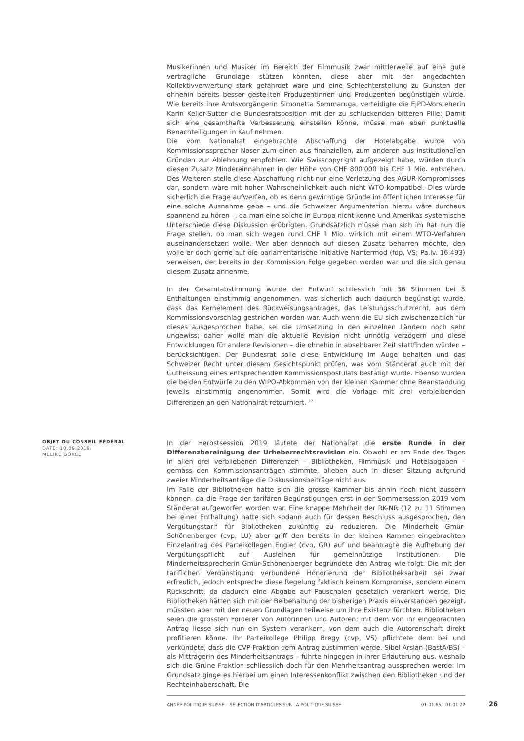Musikerinnen und Musiker im Bereich der Filmmusik zwar mittlerweile auf eine gute vertragliche Grundlage stützen könnten, diese aber mit der angedachten Kollektivverwertung stark gefährdet wäre und eine Schlechterstellung zu Gunsten der ohnehin bereits besser gestellten Produzentinnen und Produzenten begünstigen würde. Wie bereits ihre Amtsvorgängerin Simonetta Sommaruga, verteidigte die EJPD-Vorsteherin Karin Keller-Sutter die Bundesratsposition mit der zu schluckenden bitteren Pille: Damit sich eine gesamthafte Verbesserung einstellen könne, müsse man eben punktuelle Benachteiligungen in Kauf nehmen.
Die vom Nationalrat eingebrachte Abschaffung der Hotelabgabe wurde von Kommissionssprecher Noser zum einen aus finanziellen, zum anderen aus institutionellen Gründen zur Ablehnung empfohlen. Wie Swisscopyright aufgezeigt habe, würden durch diesen Zusatz Mindereinnahmen in der Höhe von CHF 800'000 bis CHF 1 Mio. entstehen. Des Weiteren stelle diese Abschaffung nicht nur eine Verletzung des AGUR-Kompromisses dar, sondern wäre mit hoher Wahrscheinlichkeit auch nicht WTO-kompatibel. Dies würde sicherlich die Frage aufwerfen, ob es denn gewichtige Gründe im öffentlichen Interesse für eine solche Ausnahme gebe – und die Schweizer Argumentation hierzu wäre durchaus spannend zu hören –, da man eine solche in Europa nicht kenne und Amerikas systemische Unterschiede diese Diskussion erübrigten. Grundsätzlich müsse man sich im Rat nun die Frage stellen, ob man sich wegen rund CHF 1 Mio. wirklich mit einem WTO-Verfahren auseinandersetzen wolle. Wer aber dennoch auf diesen Zusatz beharren möchte, den wolle er doch gerne auf die parlamentarische Initiative Nantermod (fdp, VS; Pa.Iv. 16.493) verweisen, der bereits in der Kommission Folge gegeben worden war und die sich genau diesem Zusatz annehme.
In der Gesamtabstimmung wurde der Entwurf schliesslich mit 36 Stimmen bei 3 Enthaltungen einstimmig angenommen, was sicherlich auch dadurch begünstigt wurde, dass das Kernelement des Rückweisungsantrages, das Leistungsschutzrecht, aus dem Kommissionsvorschlag gestrichen worden war. Auch wenn die EU sich zwischenzeitlich für dieses ausgesprochen habe, sei die Umsetzung in den einzelnen Ländern noch sehr ungewiss; daher wolle man die aktuelle Revision nicht unnötig verzögern und diese Entwicklungen für andere Revisionen – die ohnehin in absehbarer Zeit stattfinden würden – berücksichtigen. Der Bundesrat solle diese Entwicklung im Auge behalten und das Schweizer Recht unter diesem Gesichtspunkt prüfen, was vom Ständerat auch mit der Gutheissung eines entsprechenden Kommissionspostulats bestätigt wurde. Ebenso wurden die beiden Entwürfe zu den WIPO-Abkommen von der kleinen Kammer ohne Beanstandung jeweils einstimmig angenommen. Somit wird die Vorlage mit drei verbleibenden Differenzen an den Nationalrat retourniert. <sup>17</sup>
OBJET DU CONSEIL FÉDÉRAL
DATE: 10.09.2019
MELIKE GÖKCE
In der Herbstsession 2019 läutete der Nationalrat die erste Runde in der Differenzbereinigung der Urheberrechtsrevision ein. Obwohl er am Ende des Tages in allen drei verbliebenen Differenzen – Bibliotheken, Filmmusik und Hotelabgaben – gemäss den Kommissionsanträgen stimmte, blieben auch in dieser Sitzung aufgrund zweier Minderheitsanträge die Diskussionsbeiträge nicht aus.
Im Falle der Bibliotheken hatte sich die grosse Kammer bis anhin noch nicht äussern können, da die Frage der tarifären Begünstigungen erst in der Sommersession 2019 vom Ständerat aufgeworfen worden war. Eine knappe Mehrheit der RK-NR (12 zu 11 Stimmen bei einer Enthaltung) hatte sich sodann auch für dessen Beschluss ausgesprochen, den Vergütungstarif für Bibliotheken zukünftig zu reduzieren. Die Minderheit Gmür-Schönenberger (cvp, LU) aber griff den bereits in der kleinen Kammer eingebrachten Einzelantrag des Parteikollegen Engler (cvp, GR) auf und beantragte die Aufhebung der Vergütungspflicht auf Ausleihen für gemeinnützige Institutionen. Die Minderheitssprecherin Gmür-Schönenberger begründete den Antrag wie folgt: Die mit der tariflichen Vergünstigung verbundene Honorierung der Bibliotheksarbeit sei zwar erfreulich, jedoch entspreche diese Regelung faktisch keinem Kompromiss, sondern einem Rückschritt, da dadurch eine Abgabe auf Pauschalen gesetzlich verankert werde. Die Bibliotheken hätten sich mit der Beibehaltung der bisherigen Praxis einverstanden gezeigt, müssten aber mit den neuen Grundlagen teilweise um ihre Existenz fürchten. Bibliotheken seien die grössten Förderer von Autorinnen und Autoren; mit dem von ihr eingebrachten Antrag liesse sich nun ein System verankern, von dem auch die Autorenschaft direkt profitieren könne. Ihr Parteikollege Philipp Bregy (cvp, VS) pflichtete dem bei und verkündete, dass die CVP-Fraktion dem Antrag zustimmen werde. Sibel Arslan (BastA/BS) – als Mitträgerin des Minderheitsantrags – führte hingegen in ihrer Erläuterung aus, weshalb sich die Grüne Fraktion schliesslich doch für den Mehrheitsantrag aussprechen werde: Im Grundsatz ginge es hierbei um einen Interessenkonflikt zwischen den Bibliotheken und der Rechteinhaberschaft. Die
ANNÉE POLITIQUE SUISSE – SÉLECTION D'ARTICLES SUR LA POLITIQUE SUISSE 01.01.65 - 01.01.22
26